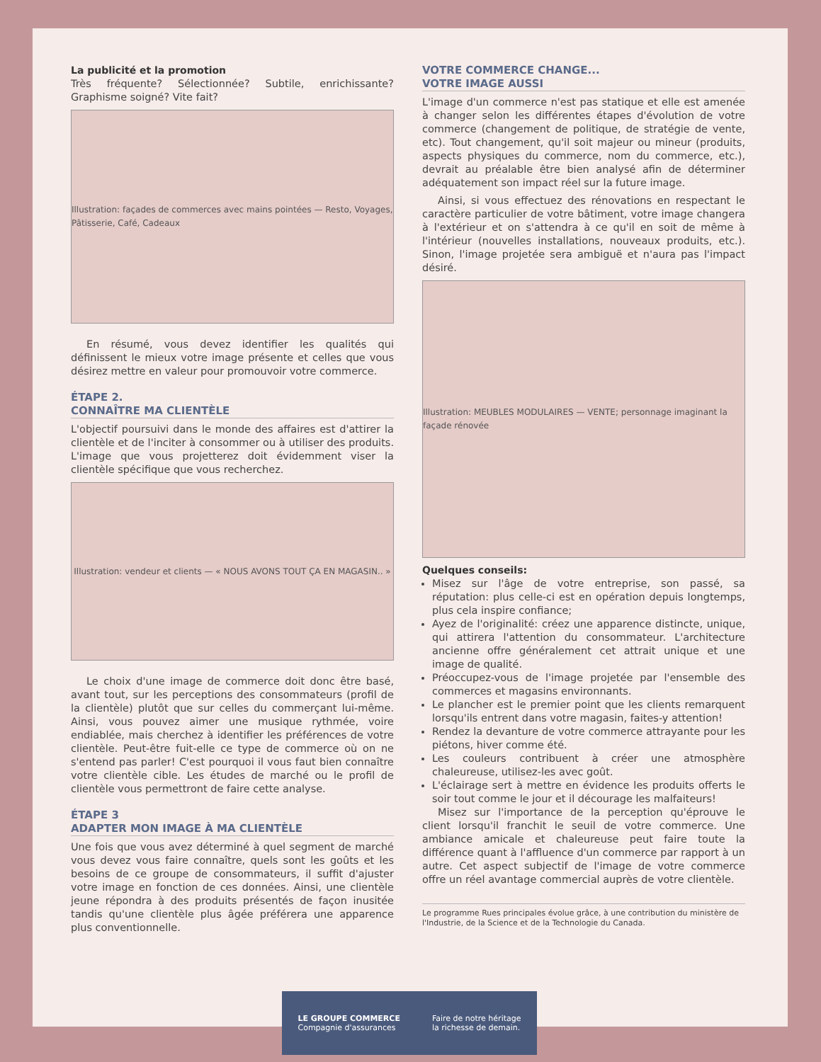La publicité et la promotion
Très fréquente? Sélectionnée? Subtile, enrichissante? Graphisme soigné? Vite fait?
Illustration: façades de commerces avec mains pointées — Resto, Voyages, Pâtisserie, Café, Cadeaux
En résumé, vous devez identifier les qualités qui définissent le mieux votre image présente et celles que vous désirez mettre en valeur pour promouvoir votre commerce.
ÉTAPE 2.
CONNAÎTRE MA CLIENTÈLE
L'objectif poursuivi dans le monde des affaires est d'attirer la clientèle et de l'inciter à consommer ou à utiliser des produits. L'image que vous projetterez doit évidemment viser la clientèle spécifique que vous recherchez.
Illustration: vendeur et clients — « NOUS AVONS TOUT ÇA EN MAGASIN.. »
Le choix d'une image de commerce doit donc être basé, avant tout, sur les perceptions des consommateurs (profil de la clientèle) plutôt que sur celles du commerçant lui-même. Ainsi, vous pouvez aimer une musique rythmée, voire endiablée, mais cherchez à identifier les préférences de votre clientèle. Peut-être fuit-elle ce type de commerce où on ne s'entend pas parler! C'est pourquoi il vous faut bien connaître votre clientèle cible. Les études de marché ou le profil de clientèle vous permettront de faire cette analyse.
ÉTAPE 3
ADAPTER MON IMAGE À MA CLIENTÈLE
Une fois que vous avez déterminé à quel segment de marché vous devez vous faire connaître, quels sont les goûts et les besoins de ce groupe de consommateurs, il suffit d'ajuster votre image en fonction de ces données. Ainsi, une clientèle jeune répondra à des produits présentés de façon inusitée tandis qu'une clientèle plus âgée préférera une apparence plus conventionnelle.
VOTRE COMMERCE CHANGE...
VOTRE IMAGE AUSSI
L'image d'un commerce n'est pas statique et elle est amenée à changer selon les différentes étapes d'évolution de votre commerce (changement de politique, de stratégie de vente, etc). Tout changement, qu'il soit majeur ou mineur (produits, aspects physiques du commerce, nom du commerce, etc.), devrait au préalable être bien analysé afin de déterminer adéquatement son impact réel sur la future image.
Ainsi, si vous effectuez des rénovations en respectant le caractère particulier de votre bâtiment, votre image changera à l'extérieur et on s'attendra à ce qu'il en soit de même à l'intérieur (nouvelles installations, nouveaux produits, etc.). Sinon, l'image projetée sera ambiguë et n'aura pas l'impact désiré.
Illustration: MEUBLES MODULAIRES — VENTE; personnage imaginant la façade rénovée
Quelques conseils:
Misez sur l'âge de votre entreprise, son passé, sa réputation: plus celle-ci est en opération depuis longtemps, plus cela inspire confiance;
Ayez de l'originalité: créez une apparence distincte, unique, qui attirera l'attention du consommateur. L'architecture ancienne offre généralement cet attrait unique et une image de qualité.
Préoccupez-vous de l'image projetée par l'ensemble des commerces et magasins environnants.
Le plancher est le premier point que les clients remarquent lorsqu'ils entrent dans votre magasin, faites-y attention!
Rendez la devanture de votre commerce attrayante pour les piétons, hiver comme été.
Les couleurs contribuent à créer une atmosphère chaleureuse, utilisez-les avec goût.
L'éclairage sert à mettre en évidence les produits offerts le soir tout comme le jour et il décourage les malfaiteurs!
Misez sur l'importance de la perception qu'éprouve le client lorsqu'il franchit le seuil de votre commerce. Une ambiance amicale et chaleureuse peut faire toute la différence quant à l'affluence d'un commerce par rapport à un autre. Cet aspect subjectif de l'image de votre commerce offre un réel avantage commercial auprès de votre clientèle.
Le programme Rues principales évolue grâce, à une contribution du ministère de l'Industrie, de la Science et de la Technologie du Canada.
LE GROUPE COMMERCE
Compagnie d'assurances
Faire de notre héritage
la richesse de demain.